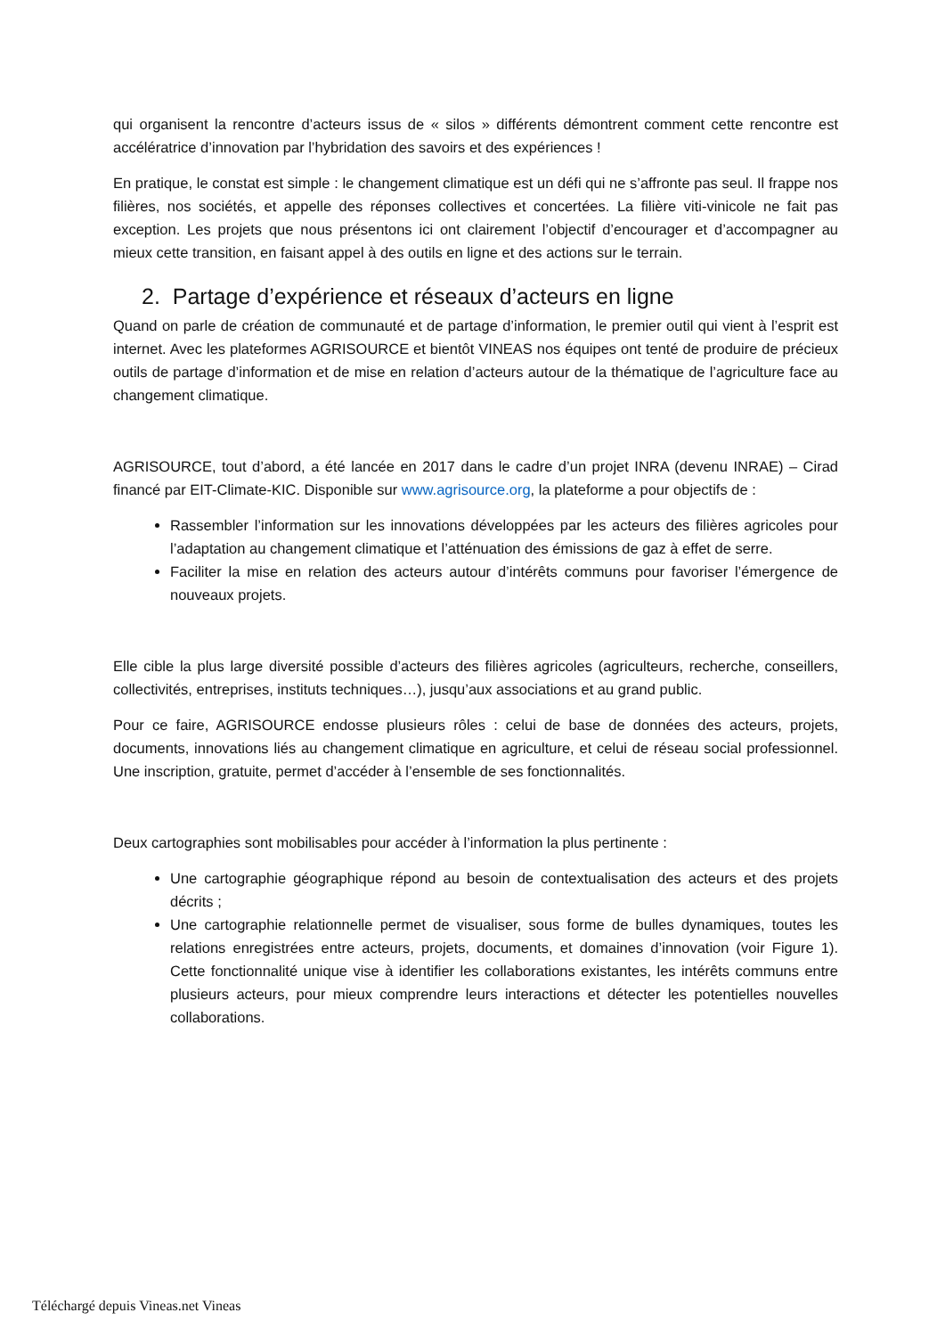qui organisent la rencontre d’acteurs issus de « silos » différents démontrent comment cette rencontre est accélératrice d’innovation par l’hybridation des savoirs et des expériences !
En pratique, le constat est simple : le changement climatique est un défi qui ne s’affronte pas seul. Il frappe nos filières, nos sociétés, et appelle des réponses collectives et concertées. La filière viti-vinicole ne fait pas exception. Les projets que nous présentons ici ont clairement l’objectif d’encourager et d’accompagner au mieux cette transition, en faisant appel à des outils en ligne et des actions sur le terrain.
2. Partage d’expérience et réseaux d’acteurs en ligne
Quand on parle de création de communauté et de partage d’information, le premier outil qui vient à l’esprit est internet. Avec les plateformes AGRISOURCE et bientôt VINEAS nos équipes ont tenté de produire de précieux outils de partage d’information et de mise en relation d’acteurs autour de la thématique de l’agriculture face au changement climatique.
AGRISOURCE, tout d’abord, a été lancée en 2017 dans le cadre d’un projet INRA (devenu INRAE) – Cirad financé par EIT-Climate-KIC. Disponible sur www.agrisource.org, la plateforme a pour objectifs de :
Rassembler l’information sur les innovations développées par les acteurs des filières agricoles pour l’adaptation au changement climatique et l’atténuation des émissions de gaz à effet de serre.
Faciliter la mise en relation des acteurs autour d’intérêts communs pour favoriser l’émergence de nouveaux projets.
Elle cible la plus large diversité possible d’acteurs des filières agricoles (agriculteurs, recherche, conseillers, collectivités, entreprises, instituts techniques…), jusqu’aux associations et au grand public.
Pour ce faire, AGRISOURCE endosse plusieurs rôles : celui de base de données des acteurs, projets, documents, innovations liés au changement climatique en agriculture, et celui de réseau social professionnel. Une inscription, gratuite, permet d’accéder à l’ensemble de ses fonctionnalités.
Deux cartographies sont mobilisables pour accéder à l’information la plus pertinente :
Une cartographie géographique répond au besoin de contextualisation des acteurs et des projets décrits ;
Une cartographie relationnelle permet de visualiser, sous forme de bulles dynamiques, toutes les relations enregistrées entre acteurs, projets, documents, et domaines d’innovation (voir Figure 1). Cette fonctionnalité unique vise à identifier les collaborations existantes, les intérêts communs entre plusieurs acteurs, pour mieux comprendre leurs interactions et détecter les potentielles nouvelles collaborations.
Téléchargé depuis Vineas.net Vineas